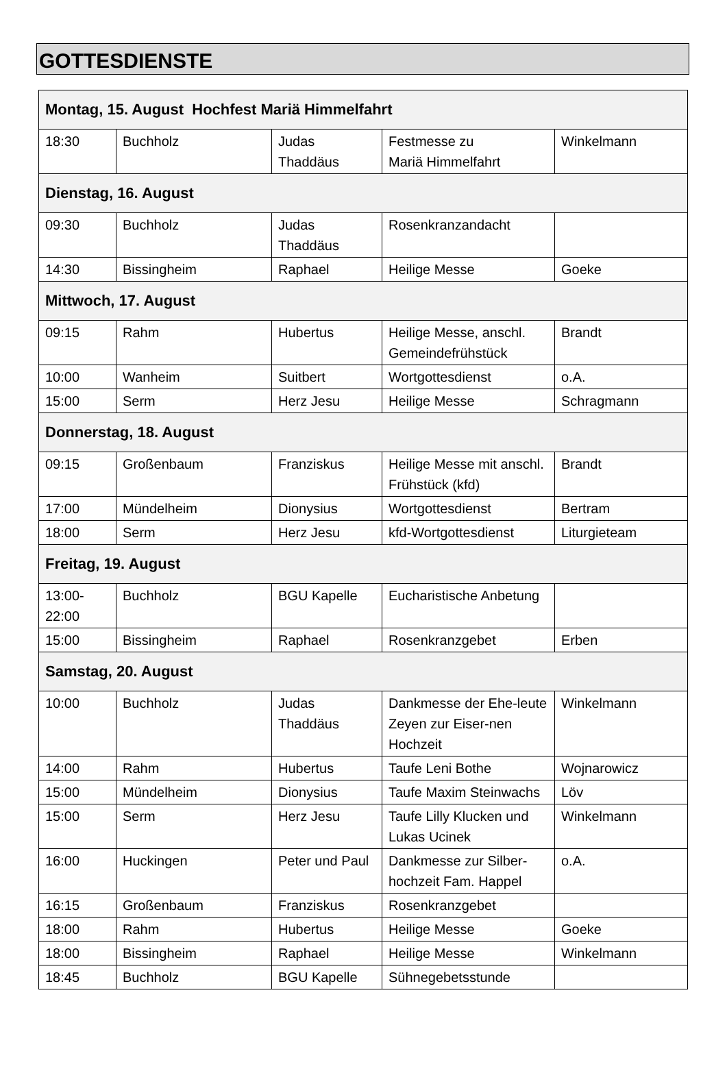GOTTESDIENSTE
| Montag, 15. August Hochfest Mariä Himmelfahrt | | | | |
| --- | --- | --- | --- | --- |
| 18:30 | Buchholz | Judas Thaddäus | Festmesse zu Mariä Himmelfahrt | Winkelmann |
| Dienstag, 16. August | | | | |
| 09:30 | Buchholz | Judas Thaddäus | Rosenkranzandacht | |
| 14:30 | Bissingheim | Raphael | Heilige Messe | Goeke |
| Mittwoch, 17. August | | | | |
| 09:15 | Rahm | Hubertus | Heilige Messe, anschl. Gemeindefrühstück | Brandt |
| 10:00 | Wanheim | Suitbert | Wortgottesdienst | o.A. |
| 15:00 | Serm | Herz Jesu | Heilige Messe | Schragmann |
| Donnerstag, 18. August | | | | |
| 09:15 | Großenbaum | Franziskus | Heilige Messe mit anschl. Frühstück (kfd) | Brandt |
| 17:00 | Mündelheim | Dionysius | Wortgottesdienst | Bertram |
| 18:00 | Serm | Herz Jesu | kfd-Wortgottesdienst | Liturgieteam |
| Freitag, 19. August | | | | |
| 13:00- 22:00 | Buchholz | BGU Kapelle | Eucharistische Anbetung | |
| 15:00 | Bissingheim | Raphael | Rosenkranzgebet | Erben |
| Samstag, 20. August | | | | |
| 10:00 | Buchholz | Judas Thaddäus | Dankmesse der Ehe-leute Zeyen zur Eiser-nen Hochzeit | Winkelmann |
| 14:00 | Rahm | Hubertus | Taufe Leni Bothe | Wojnarowicz |
| 15:00 | Mündelheim | Dionysius | Taufe Maxim Steinwachs | Löv |
| 15:00 | Serm | Herz Jesu | Taufe Lilly Klucken und Lukas Ucinek | Winkelmann |
| 16:00 | Huckingen | Peter und Paul | Dankmesse zur Silber-hochzeit Fam. Happel | o.A. |
| 16:15 | Großenbaum | Franziskus | Rosenkranzgebet | |
| 18:00 | Rahm | Hubertus | Heilige Messe | Goeke |
| 18:00 | Bissingheim | Raphael | Heilige Messe | Winkelmann |
| 18:45 | Buchholz | BGU Kapelle | Sühnegebetsstunde | |